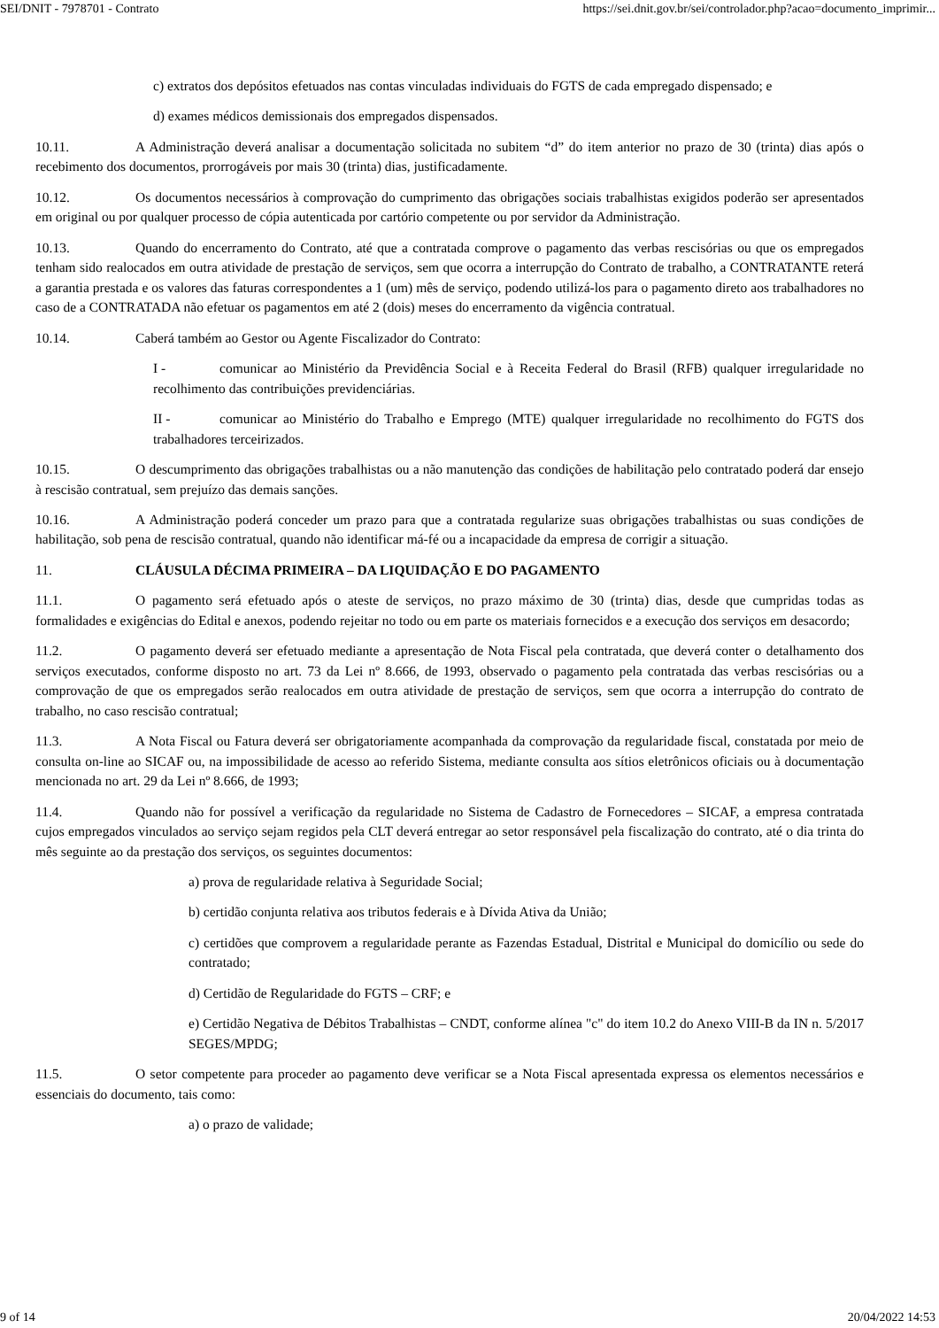SEI/DNIT - 7978701 - Contrato https://sei.dnit.gov.br/sei/controlador.php?acao=documento_imprimir...
c) extratos dos depósitos efetuados nas contas vinculadas individuais do FGTS de cada empregado dispensado; e
d) exames médicos demissionais dos empregados dispensados.
10.11. A Administração deverá analisar a documentação solicitada no subitem “d” do item anterior no prazo de 30 (trinta) dias após o recebimento dos documentos, prorrogáveis por mais 30 (trinta) dias, justificadamente.
10.12. Os documentos necessários à comprovação do cumprimento das obrigações sociais trabalhistas exigidos poderão ser apresentados em original ou por qualquer processo de cópia autenticada por cartório competente ou por servidor da Administração.
10.13. Quando do encerramento do Contrato, até que a contratada comprove o pagamento das verbas rescisórias ou que os empregados tenham sido realocados em outra atividade de prestação de serviços, sem que ocorra a interrupção do Contrato de trabalho, a CONTRATANTE reterá a garantia prestada e os valores das faturas correspondentes a 1 (um) mês de serviço, podendo utilizá-los para o pagamento direto aos trabalhadores no caso de a CONTRATADA não efetuar os pagamentos em até 2 (dois) meses do encerramento da vigência contratual.
10.14. Caberá também ao Gestor ou Agente Fiscalizador do Contrato:
I - comunicar ao Ministério da Previdência Social e à Receita Federal do Brasil (RFB) qualquer irregularidade no recolhimento das contribuições previdenciárias.
II - comunicar ao Ministério do Trabalho e Emprego (MTE) qualquer irregularidade no recolhimento do FGTS dos trabalhadores terceirizados.
10.15. O descumprimento das obrigações trabalhistas ou a não manutenção das condições de habilitação pelo contratado poderá dar ensejo à rescisão contratual, sem prejuízo das demais sanções.
10.16. A Administração poderá conceder um prazo para que a contratada regularize suas obrigações trabalhistas ou suas condições de habilitação, sob pena de rescisão contratual, quando não identificar má-fé ou a incapacidade da empresa de corrigir a situação.
11. CLÁUSULA DÉCIMA PRIMEIRA – DA LIQUIDAÇÃO E DO PAGAMENTO
11.1. O pagamento será efetuado após o ateste de serviços, no prazo máximo de 30 (trinta) dias, desde que cumpridas todas as formalidades e exigências do Edital e anexos, podendo rejeitar no todo ou em parte os materiais fornecidos e a execução dos serviços em desacordo;
11.2. O pagamento deverá ser efetuado mediante a apresentação de Nota Fiscal pela contratada, que deverá conter o detalhamento dos serviços executados, conforme disposto no art. 73 da Lei nº 8.666, de 1993, observado o pagamento pela contratada das verbas rescisórias ou a comprovação de que os empregados serão realocados em outra atividade de prestação de serviços, sem que ocorra a interrupção do contrato de trabalho, no caso rescisão contratual;
11.3. A Nota Fiscal ou Fatura deverá ser obrigatoriamente acompanhada da comprovação da regularidade fiscal, constatada por meio de consulta on-line ao SICAF ou, na impossibilidade de acesso ao referido Sistema, mediante consulta aos sítios eletrônicos oficiais ou à documentação mencionada no art. 29 da Lei nº 8.666, de 1993;
11.4. Quando não for possível a verificação da regularidade no Sistema de Cadastro de Fornecedores – SICAF, a empresa contratada cujos empregados vinculados ao serviço sejam regidos pela CLT deverá entregar ao setor responsável pela fiscalização do contrato, até o dia trinta do mês seguinte ao da prestação dos serviços, os seguintes documentos:
a) prova de regularidade relativa à Seguridade Social;
b) certidão conjunta relativa aos tributos federais e à Dívida Ativa da União;
c) certidões que comprovem a regularidade perante as Fazendas Estadual, Distrital e Municipal do domicílio ou sede do contratado;
d) Certidão de Regularidade do FGTS – CRF; e
e) Certidão Negativa de Débitos Trabalhistas – CNDT, conforme alínea "c" do item 10.2 do Anexo VIII-B da IN n. 5/2017 SEGES/MPDG;
11.5. O setor competente para proceder ao pagamento deve verificar se a Nota Fiscal apresentada expressa os elementos necessários e essenciais do documento, tais como:
a) o prazo de validade;
9 of 14 20/04/2022 14:53